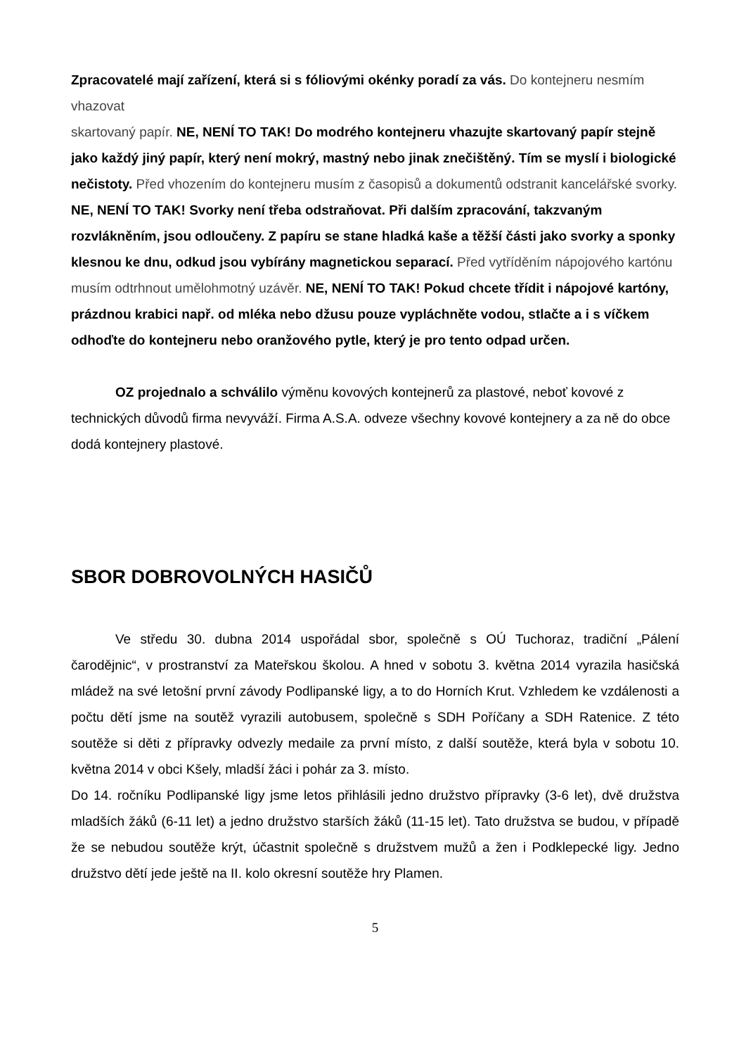Zpracovatelé mají zařízení, která si s fóliovými okénky poradí za vás. Do kontejneru nesmím vhazovat
skartovaný papír. NE, NENÍ TO TAK! Do modrého kontejneru vhazujte skartovaný papír stejně jako každý jiný papír, který není mokrý, mastný nebo jinak znečištěný. Tím se myslí i biologické nečistoty. Před vhozením do kontejneru musím z časopisů a dokumentů odstranit kancelářské svorky. NE, NENÍ TO TAK! Svorky není třeba odstraňovat. Při dalším zpracování, takzvaným rozvlákněním, jsou odloučeny. Z papíru se stane hladká kaše a těžší části jako svorky a sponky klesnou ke dnu, odkud jsou vybírány magnetickou separací. Před vytříděním nápojového kartónu musím odtrhnout umělohmotný uzávěr. NE, NENÍ TO TAK! Pokud chcete třídit i nápojové kartóny, prázdnou krabici např. od mléka nebo džusu pouze vypláchněte vodou, stlačte a i s víčkem odhoďte do kontejneru nebo oranžového pytle, který je pro tento odpad určen.
OZ projednalo a schválilo výměnu kovových kontejnerů za plastové, neboť kovové z technických důvodů firma nevyváží. Firma A.S.A. odveze všechny kovové kontejnery a za ně do obce dodá kontejnery plastové.
SBOR DOBROVOLNÝCH HASIČŮ
Ve středu 30. dubna 2014 uspořádal sbor, společně s OÚ Tuchoraz, tradiční „Pálení čarodějnic“, v prostranství za Mateřskou školou. A hned v sobotu 3. května 2014 vyrazila hasičská mládež na své letošní první závody Podlipanské ligy, a to do Horních Krut. Vzhledem ke vzdálenosti a počtu dětí jsme na soutěž vyrazili autobusem, společně s SDH Poříčany a SDH Ratenice. Z této soutěže si děti z přípravky odvezly medaile za první místo, z další soutěže, která byla v sobotu 10. května 2014 v obci Kšely, mladší žáci i pohár za 3. místo.
Do 14. ročníku Podlipanské ligy jsme letos přihlásili jedno družstvo přípravky (3-6 let), dvě družstva mladších žáků (6-11 let) a jedno družstvo starších žáků (11-15 let). Tato družstva se budou, v případě že se nebudou soutěže krýt, účastnit společně s družstvem mužů a žen i Podklepecké ligy. Jedno družstvo dětí jede ještě na II. kolo okresní soutěže hry Plamen.
5